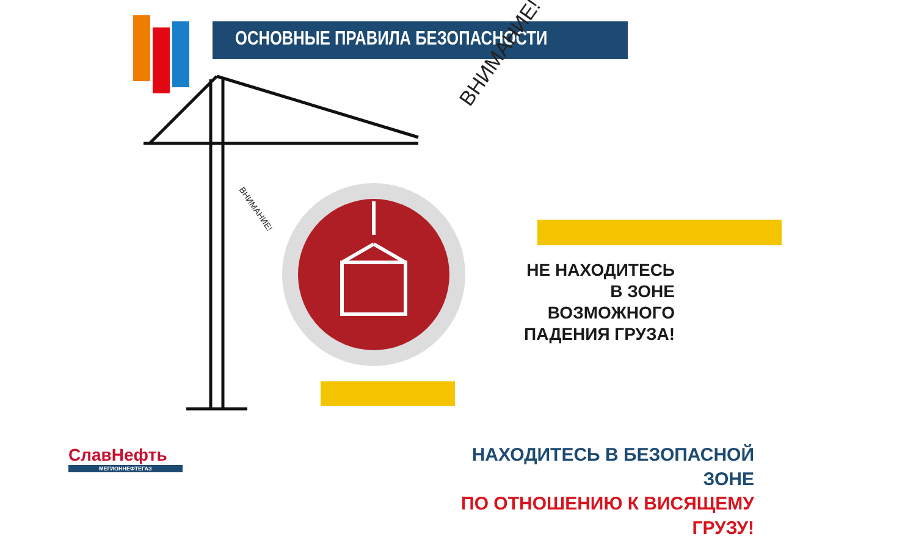ОСНОВНЫЕ ПРАВИЛА БЕЗОПАСНОСТИ
ВНИМАНИЕ!
ВНИМАНИЕ!
НЕ НАХОДИТЕСЬ
В ЗОНЕ ВОЗМОЖНОГО
ПАДЕНИЯ ГРУЗА!
НАХОДИТЕСЬ В БЕЗОПАСНОЙ ЗОНЕ
ПО ОТНОШЕНИЮ К ВИСЯЩЕМУ ГРУЗУ!
СлавНефть
МЕГИОННЕФТЕГАЗ